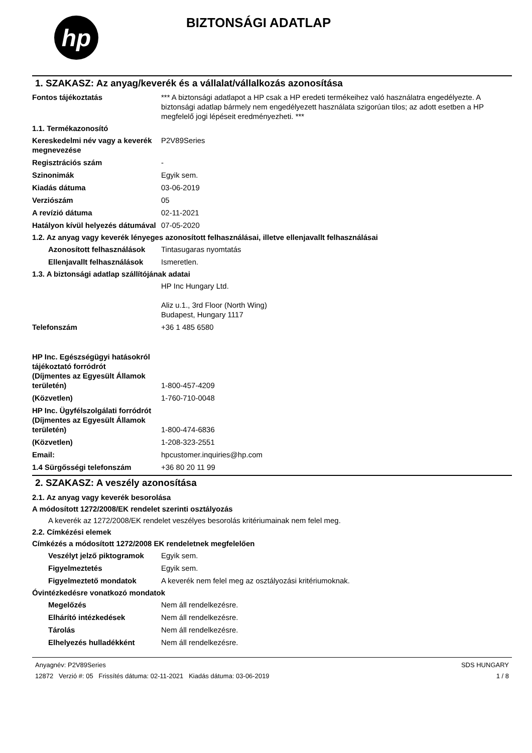hp
BIZTONSÁGI ADATLAP
1. SZAKASZ: Az anyag/keverék és a vállalat/vállalkozás azonosítása
Fontos tájékoztatás *** A biztonsági adatlapot a HP csak a HP eredeti termékeihez való használatra engedélyezte. A biztonsági adatlap bármely nem engedélyezett használata szigorúan tilos; az adott esetben a HP megfelelő jogi lépéseit eredményezheti. ***
1.1. Termékazonosító
Kereskedelmi név vagy a keverék megnevezése
P2V89Series
Regisztrációs szám -
Szinonimák Egyik sem.
Kiadás dátuma 03-06-2019
Verziószám 05
A revízió dátuma 02-11-2021
Hatályon kívül helyezés dátumával
07-05-2020
1.2. Az anyag vagy keverék lényeges azonosított felhasználásai, illetve ellenjavallt felhasználásai
Azonosított felhasználások
Tintasugaras nyomtatás
Ellenjavallt felhasználások
Ismeretlen.
1.3. A biztonsági adatlap szállítójának adatai
HP Inc Hungary Ltd.
Aliz u.1., 3rd Floor (North Wing)
Budapest, Hungary 1117
Telefonszám +36 1 485 6580
HP Inc. Egészségügyi hatásokról tájékoztató forródrót
(Díjmentes az Egyesült Államok területén)
1-800-457-4209
(Közvetlen) 1-760-710-0048
HP Inc. Ügyfélszolgálati forródrót
(Díjmentes az Egyesült Államok területén)
1-800-474-6836
(Közvetlen) 1-208-323-2551
Email: hpcustomer.inquiries@hp.com
1.4 Sürgősségi telefonszám +36 80 20 11 99
2. SZAKASZ: A veszély azonosítása
2.1. Az anyag vagy keverék besorolása
A módosított 1272/2008/EK rendelet szerinti osztályozás
A keverék az 1272/2008/EK rendelet veszélyes besorolás kritériumainak nem felel meg.
2.2. Címkézési elemek
Címkézés a módosított 1272/2008 EK rendeletnek megfelelően
Veszélyt jelző piktogramok
Egyik sem.
Figyelmeztetés Egyik sem.
Figyelmeztető mondatok A keverék nem felel meg az osztályozási kritériumoknak.
Óvintézkedésre vonatkozó mondatok
Megelőzés Nem áll rendelkezésre.
Elhárító intézkedések Nem áll rendelkezésre.
Tárolás Nem áll rendelkezésre.
Elhelyezés hulladékként Nem áll rendelkezésre.
Anyagnév: P2V89Series
12872 Verzió #: 05 Frissítés dátuma: 02-11-2021 Kiadás dátuma: 03-06-2019
SDS HUNGARY
1 / 8